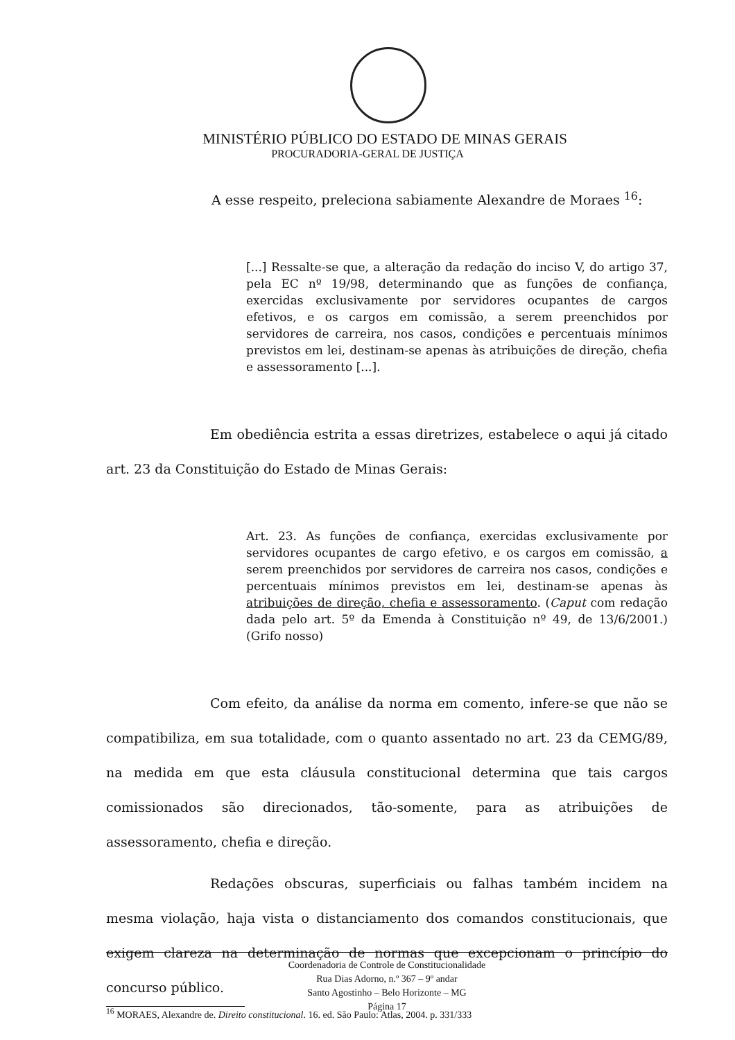MINISTÉRIO PÚBLICO DO ESTADO DE MINAS GERAIS
PROCURADORIA-GERAL DE JUSTIÇA
A esse respeito, preleciona sabiamente Alexandre de Moraes <sup>16</sup>:
[...] Ressalte-se que, a alteração da redação do inciso V, do artigo 37, pela EC nº 19/98, determinando que as funções de confiança, exercidas exclusivamente por servidores ocupantes de cargos efetivos, e os cargos em comissão, a serem preenchidos por servidores de carreira, nos casos, condições e percentuais mínimos previstos em lei, destinam-se apenas às atribuições de direção, chefia e assessoramento [...].
Em obediência estrita a essas diretrizes, estabelece o aqui já citado art. 23 da Constituição do Estado de Minas Gerais:
Art. 23. As funções de confiança, exercidas exclusivamente por servidores ocupantes de cargo efetivo, e os cargos em comissão, a serem preenchidos por servidores de carreira nos casos, condições e percentuais mínimos previstos em lei, destinam-se apenas às atribuições de direção, chefia e assessoramento. (Caput com redação dada pelo art. 5º da Emenda à Constituição nº 49, de 13/6/2001.) (Grifo nosso)
Com efeito, da análise da norma em comento, infere-se que não se compatibiliza, em sua totalidade, com o quanto assentado no art. 23 da CEMG/89, na medida em que esta cláusula constitucional determina que tais cargos comissionados são direcionados, tão-somente, para as atribuições de assessoramento, chefia e direção.
Redações obscuras, superficiais ou falhas também incidem na mesma violação, haja vista o distanciamento dos comandos constitucionais, que exigem clareza na determinação de normas que excepcionam o princípio do concurso público.
<sup>16</sup> MORAES, Alexandre de. Direito constitucional. 16. ed. São Paulo: Atlas, 2004. p. 331/333
Coordenadoria de Controle de Constitucionalidade
Rua Dias Adorno, n.º 367 – 9º andar
Santo Agostinho – Belo Horizonte – MG
Página 17